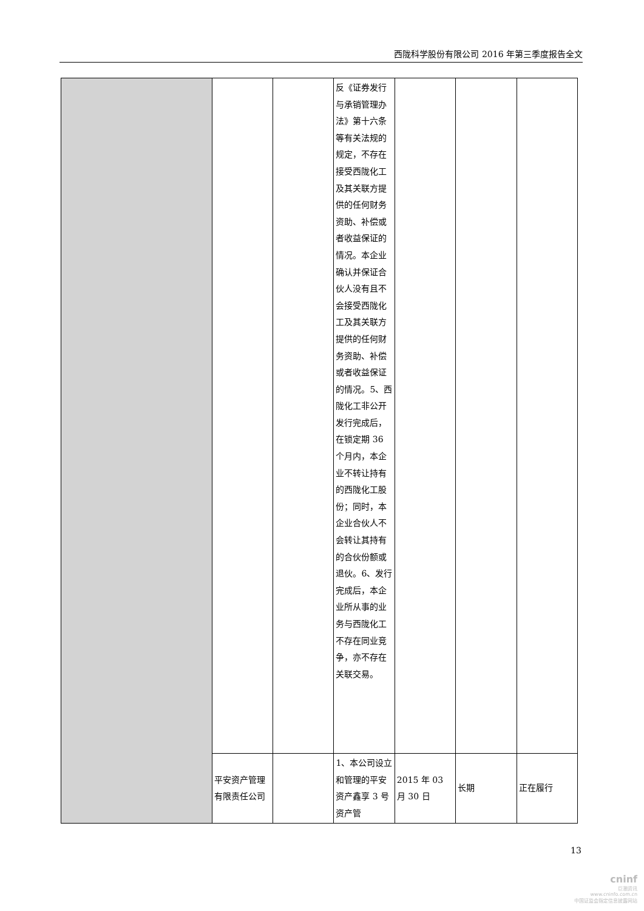西陇科学股份有限公司 2016 年第三季度报告全文
| | | | 反《证券发行与承销管理办法》第十六条等有关法规的规定，不存在接受西陇化工及其关联方提供的任何财务资助、补偿或者收益保证的情况。本企业确认并保证合伙人没有且不会接受西陇化工及其关联方提供的任何财务资助、补偿或者收益保证的情况。5、西陇化工非公开发行完成后，在锁定期 36 个月内，本企业不转让持有的西陇化工股份；同时，本企业合伙人不会转让其持有的合伙份额或退伙。6、发行完成后，本企业所从事的业务与西陇化工不存在同业竞争，亦不存在关联交易。 | | | |
| | 平安资产管理有限责任公司 | | 1、本公司设立和管理的平安资产鑫享 3 号资产管 | 2015 年 03 月 30 日 | 长期 | 正在履行 |
13
cninf
巨潮资讯
www.cninfo.com.cn
中国证监会指定信息披露网站